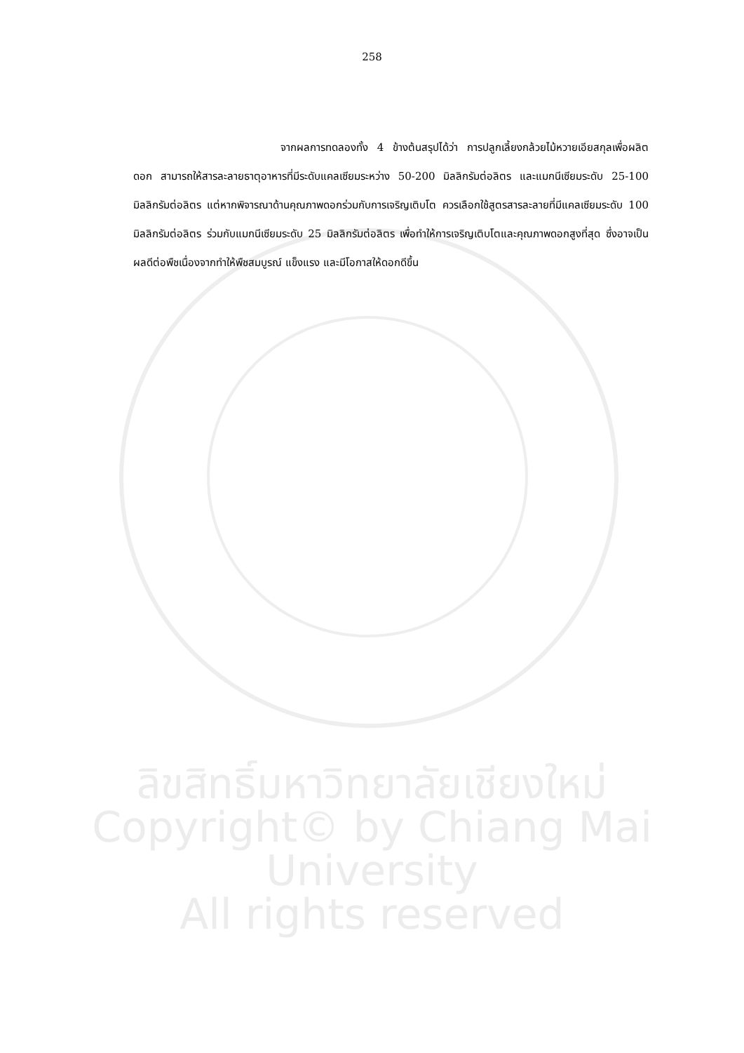258
จากผลการทดลองทั้ง 4 ข้างต้นสรุปได้ว่า การปลูกเลี้ยงกล้วยไม้หวายเอียสกุลเพื่อผลิตดอก สามารถให้สารละลายธาตุอาหารที่มีระดับแคลเซียมระหว่าง 50-200 มิลลิกรัมต่อลิตร และแมกนีเซียมระดับ 25-100 มิลลิกรัมต่อลิตร แต่หากพิจารณาด้านคุณภาพดอกร่วมกับการเจริญเติบโต ควรเลือกใช้สูตรสารละลายที่มีแคลเซียมระดับ 100 มิลลิกรัมต่อลิตร ร่วมกับแมกนีเซียมระดับ 25 มิลลิกรัมต่อลิตร เพื่อทำให้การเจริญเติบโตและคุณภาพดอกสูงที่สุด ซึ่งอาจเป็นผลดีต่อพืชเนื่องจากทำให้พืชสมบูรณ์ แข็งแรง และมีโอกาสให้ดอกดีขึ้น
ลิขสิทธิ์มหาวิทยาลัยเชียงใหม่
Copyright© by Chiang Mai University
All rights reserved